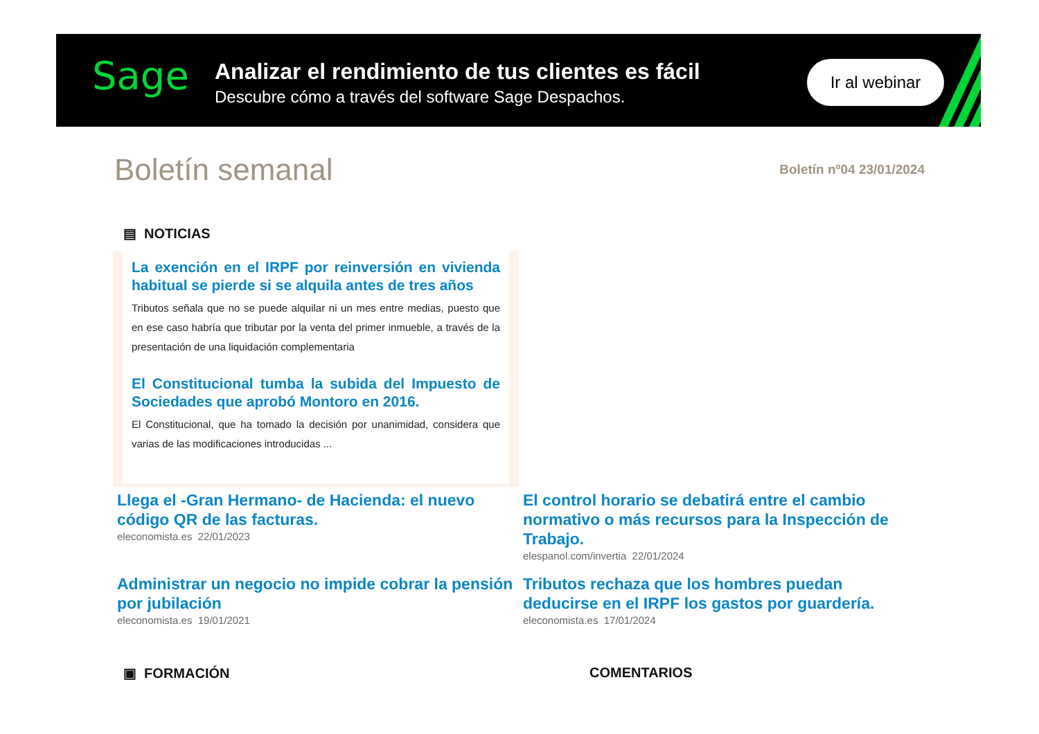Sage
Analizar el rendimiento de tus clientes es fácil
Descubre cómo a través del software Sage Despachos.
Ir al webinar
Boletín semanal
Boletín nº04 23/01/2024
▤ NOTICIAS
La exención en el IRPF por reinversión en vivienda habitual se pierde si se alquila antes de tres años
Tributos señala que no se puede alquilar ni un mes entre medias, puesto que en ese caso habría que tributar por la venta del primer inmueble, a través de la presentación de una liquidación complementaria
El Constitucional tumba la subida del Impuesto de Sociedades que aprobó Montoro en 2016.
El Constitucional, que ha tomado la decisión por unanimidad, considera que varias de las modificaciones introducidas ...
Llega el -Gran Hermano- de Hacienda: el nuevo código QR de las facturas.
eleconomista.es 22/01/2023
El control horario se debatirá entre el cambio normativo o más recursos para la Inspección de Trabajo.
elespanol.com/invertia 22/01/2024
Administrar un negocio no impide cobrar la pensión por jubilación
eleconomista.es 19/01/2021
Tributos rechaza que los hombres puedan deducirse en el IRPF los gastos por guardería.
eleconomista.es 17/01/2024
▣ FORMACIÓN COMENTARIOS